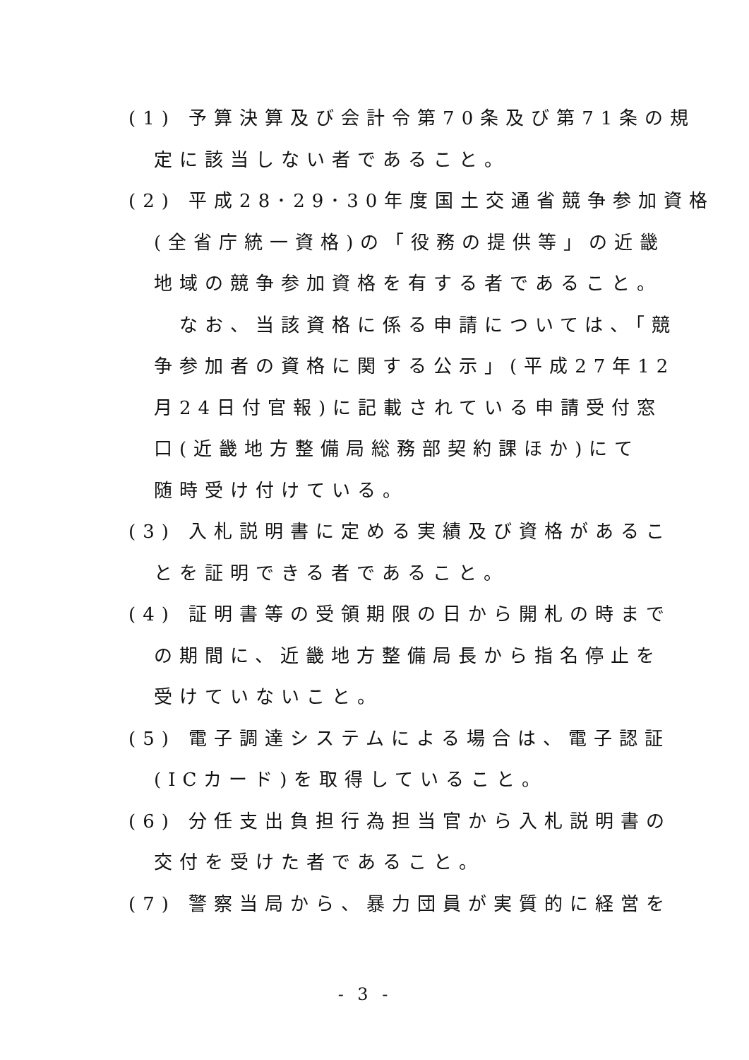(1) 予算決算及び会計令第70条及び第71条の規
定に該当しない者であること。
(2) 平成28･29･30年度国土交通省競争参加資格
(全省庁統一資格)の「役務の提供等」の近畿
地域の競争参加資格を有する者であること。
　なお、当該資格に係る申請については、「競
争参加者の資格に関する公示」(平成27年12
月24日付官報)に記載されている申請受付窓
口(近畿地方整備局総務部契約課ほか)にて
随時受け付けている。
(3) 入札説明書に定める実績及び資格があるこ
とを証明できる者であること。
(4) 証明書等の受領期限の日から開札の時まで
の期間に、近畿地方整備局長から指名停止を
受けていないこと。
(5) 電子調達システムによる場合は、電子認証
(ICカード)を取得していること。
(6) 分任支出負担行為担当官から入札説明書の
交付を受けた者であること。
(7) 警察当局から、暴力団員が実質的に経営を
- 3 -